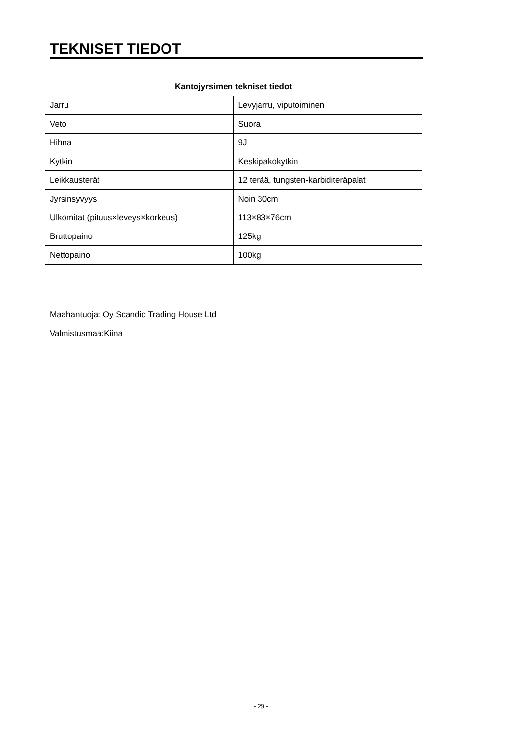TEKNISET TIEDOT
| Kantojyrsimen tekniset tiedot | |
| --- | --- |
| Jarru | Levyjarru, viputoiminen |
| Veto | Suora |
| Hihna | 9J |
| Kytkin | Keskipakokytkin |
| Leikkausterät | 12 terää, tungsten-karbiditeräpalat |
| Jyrsinsyvyys | Noin 30cm |
| Ulkomitat (pituus×leveys×korkeus) | 113×83×76cm |
| Bruttopaino | 125kg |
| Nettopaino | 100kg |
Maahantuoja: Oy Scandic Trading House Ltd
Valmistusmaa:Kiina
- 29 -